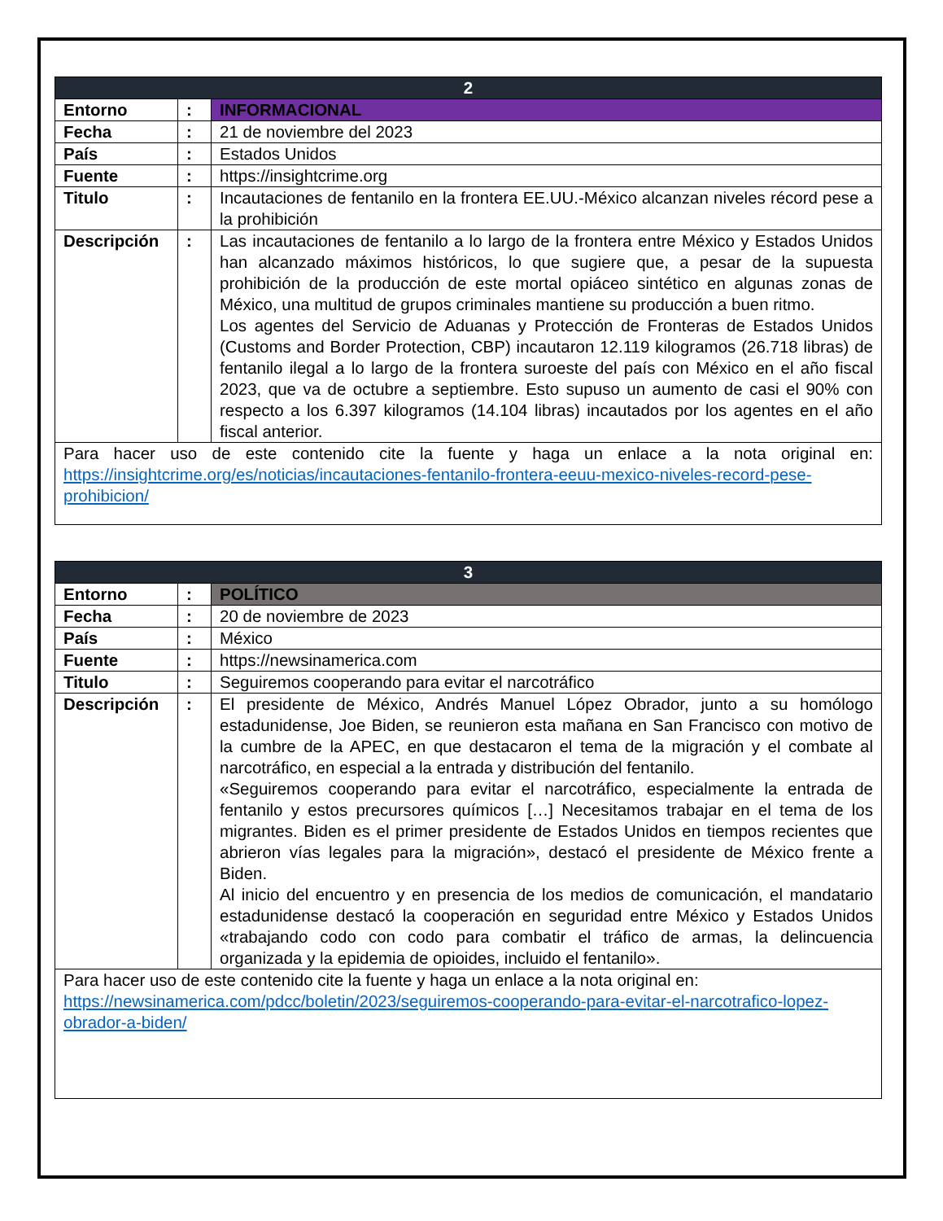| 2 | | |
| --- | --- | --- |
| Entorno | : | INFORMACIONAL |
| Fecha | : | 21 de noviembre del 2023 |
| País | : | Estados Unidos |
| Fuente | : | https://insightcrime.org |
| Titulo | : | Incautaciones de fentanilo en la frontera EE.UU.-México alcanzan niveles récord pese a la prohibición |
| Descripción | : | Las incautaciones de fentanilo a lo largo de la frontera entre México y Estados Unidos han alcanzado máximos históricos, lo que sugiere que, a pesar de la supuesta prohibición de la producción de este mortal opiáceo sintético en algunas zonas de México, una multitud de grupos criminales mantiene su producción a buen ritmo. Los agentes del Servicio de Aduanas y Protección de Fronteras de Estados Unidos (Customs and Border Protection, CBP) incautaron 12.119 kilogramos (26.718 libras) de fentanilo ilegal a lo largo de la frontera suroeste del país con México en el año fiscal 2023, que va de octubre a septiembre. Esto supuso un aumento de casi el 90% con respecto a los 6.397 kilogramos (14.104 libras) incautados por los agentes en el año fiscal anterior. |
| Para hacer uso de este contenido cite la fuente y haga un enlace a la nota original en: https://insightcrime.org/es/noticias/incautaciones-fentanilo-frontera-eeuu-mexico-niveles-record-pese-prohibicion/ | | |
| 3 | | |
| --- | --- | --- |
| Entorno | : | POLÍTICO |
| Fecha | : | 20 de noviembre de 2023 |
| País | : | México |
| Fuente | : | https://newsinamerica.com |
| Titulo | : | Seguiremos cooperando para evitar el narcotráfico |
| Descripción | : | El presidente de México, Andrés Manuel López Obrador, junto a su homólogo estadunidense, Joe Biden, se reunieron esta mañana en San Francisco con motivo de la cumbre de la APEC, en que destacaron el tema de la migración y el combate al narcotráfico, en especial a la entrada y distribución del fentanilo. «Seguiremos cooperando para evitar el narcotráfico, especialmente la entrada de fentanilo y estos precursores químicos […] Necesitamos trabajar en el tema de los migrantes. Biden es el primer presidente de Estados Unidos en tiempos recientes que abrieron vías legales para la migración», destacó el presidente de México frente a Biden. Al inicio del encuentro y en presencia de los medios de comunicación, el mandatario estadunidense destacó la cooperación en seguridad entre México y Estados Unidos «trabajando codo con codo para combatir el tráfico de armas, la delincuencia organizada y la epidemia de opioides, incluido el fentanilo». |
| Para hacer uso de este contenido cite la fuente y haga un enlace a la nota original en: https://newsinamerica.com/pdcc/boletin/2023/seguiremos-cooperando-para-evitar-el-narcotrafico-lopez-obrador-a-biden/ | | |